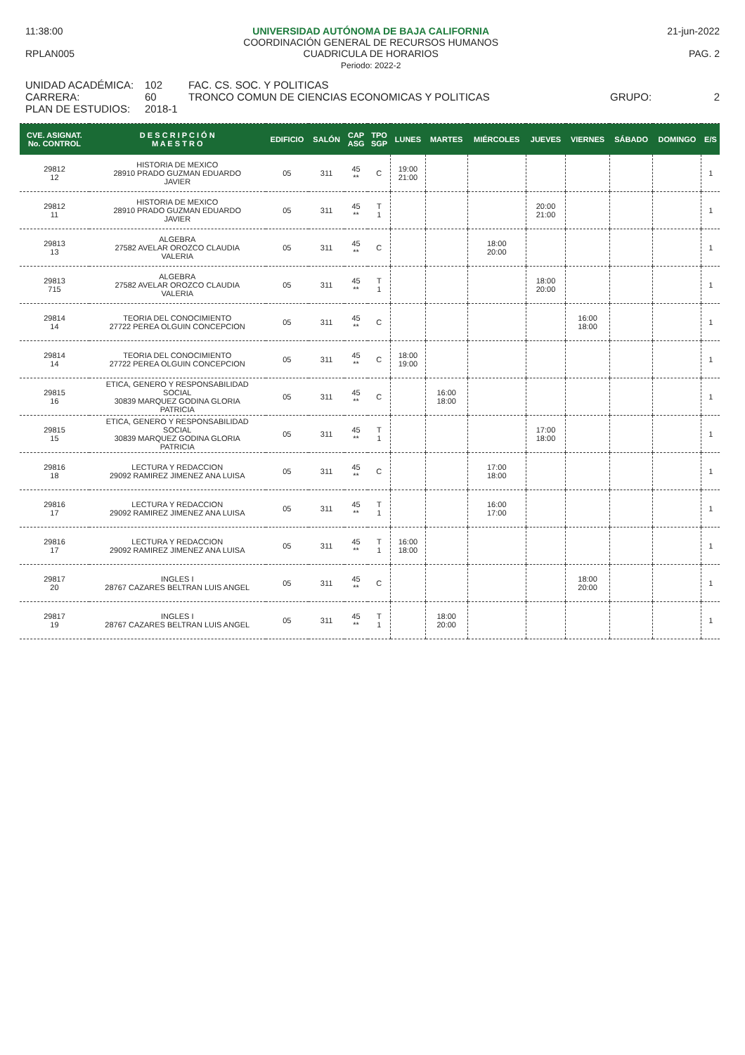11:38:00
RPLAN005
UNIVERSIDAD AUTÓNOMA DE BAJA CALIFORNIA
COORDINACIÓN GENERAL DE RECURSOS HUMANOS
CUADRICULA DE HORARIOS
Periodo: 2022-2
21-jun-2022
PAG. 2
UNIDAD ACADÉMICA:
CARRERA:
PLAN DE ESTUDIOS:
102
60
2018-1
FAC. CS. SOC. Y POLITICAS
TRONCO COMUN DE CIENCIAS ECONOMICAS Y POLITICAS
GRUPO:
2
| CVE. ASIGNAT. No. CONTROL | D E S C R I P C I Ó N M A E S T R O | EDIFICIO | SALÓN | CAP ASG | TPO SGP | LUNES | MARTES | MIÉRCOLES | JUEVES | VIERNES | SÁBADO | DOMINGO | E/S |
| --- | --- | --- | --- | --- | --- | --- | --- | --- | --- | --- | --- | --- | --- |
| 29812 12 | HISTORIA DE MEXICO 28910 PRADO GUZMAN EDUARDO JAVIER | 05 | 311 | 45 ** | C | 19:00 21:00 | | | | | | | 1 |
| 29812 11 | HISTORIA DE MEXICO 28910 PRADO GUZMAN EDUARDO JAVIER | 05 | 311 | 45 ** | T 1 | | | | 20:00 21:00 | | | | 1 |
| 29813 13 | ALGEBRA 27582 AVELAR OROZCO CLAUDIA VALERIA | 05 | 311 | 45 ** | C | | | 18:00 20:00 | | | | | 1 |
| 29813 715 | ALGEBRA 27582 AVELAR OROZCO CLAUDIA VALERIA | 05 | 311 | 45 ** | T 1 | | | | 18:00 20:00 | | | | 1 |
| 29814 14 | TEORIA DEL CONOCIMIENTO 27722 PEREA OLGUIN CONCEPCION | 05 | 311 | 45 ** | C | | | | | 16:00 18:00 | | | 1 |
| 29814 14 | TEORIA DEL CONOCIMIENTO 27722 PEREA OLGUIN CONCEPCION | 05 | 311 | 45 ** | C | 18:00 19:00 | | | | | | | 1 |
| 29815 16 | ETICA, GENERO Y RESPONSABILIDAD SOCIAL 30839 MARQUEZ GODINA GLORIA PATRICIA | 05 | 311 | 45 ** | C | | 16:00 18:00 | | | | | | 1 |
| 29815 15 | ETICA, GENERO Y RESPONSABILIDAD SOCIAL 30839 MARQUEZ GODINA GLORIA PATRICIA | 05 | 311 | 45 ** | T 1 | | | | 17:00 18:00 | | | | 1 |
| 29816 18 | LECTURA Y REDACCION 29092 RAMIREZ JIMENEZ ANA LUISA | 05 | 311 | 45 ** | C | | | 17:00 18:00 | | | | | 1 |
| 29816 17 | LECTURA Y REDACCION 29092 RAMIREZ JIMENEZ ANA LUISA | 05 | 311 | 45 ** | T 1 | | | 16:00 17:00 | | | | | 1 |
| 29816 17 | LECTURA Y REDACCION 29092 RAMIREZ JIMENEZ ANA LUISA | 05 | 311 | 45 ** | T 1 | 16:00 18:00 | | | | | | | 1 |
| 29817 20 | INGLES I 28767 CAZARES BELTRAN LUIS ANGEL | 05 | 311 | 45 ** | C | | | | | 18:00 20:00 | | | 1 |
| 29817 19 | INGLES I 28767 CAZARES BELTRAN LUIS ANGEL | 05 | 311 | 45 ** | T 1 | | 18:00 20:00 | | | | | | 1 |